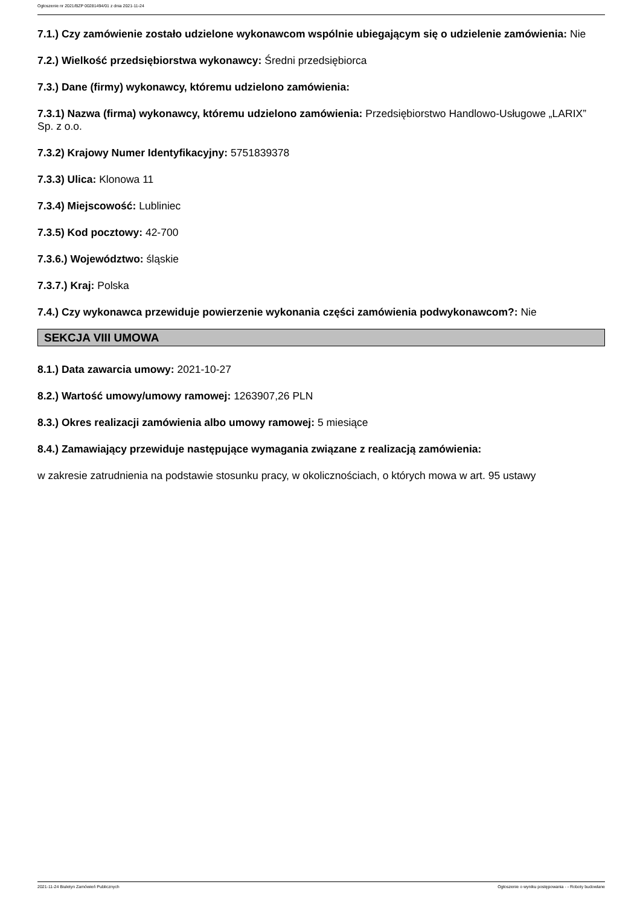Ogłoszenie nr 2021/BZP 00281494/01 z dnia 2021-11-24
7.1.) Czy zamówienie zostało udzielone wykonawcom wspólnie ubiegającym się o udzielenie zamówienia: Nie
7.2.) Wielkość przedsiębiorstwa wykonawcy: Średni przedsiębiorca
7.3.) Dane (firmy) wykonawcy, któremu udzielono zamówienia:
7.3.1) Nazwa (firma) wykonawcy, któremu udzielono zamówienia: Przedsiębiorstwo Handlowo-Usługowe „LARIX” Sp. z o.o.
7.3.2) Krajowy Numer Identyfikacyjny: 5751839378
7.3.3) Ulica: Klonowa 11
7.3.4) Miejscowość: Lubliniec
7.3.5) Kod pocztowy: 42-700
7.3.6.) Województwo: śląskie
7.3.7.) Kraj: Polska
7.4.) Czy wykonawca przewiduje powierzenie wykonania części zamówienia podwykonawcom?: Nie
SEKCJA VIII UMOWA
8.1.) Data zawarcia umowy: 2021-10-27
8.2.) Wartość umowy/umowy ramowej: 1263907,26 PLN
8.3.) Okres realizacji zamówienia albo umowy ramowej: 5 miesiące
8.4.) Zamawiający przewiduje następujące wymagania związane z realizacją zamówienia:
w zakresie zatrudnienia na podstawie stosunku pracy, w okolicznościach, o których mowa w art. 95 ustawy
2021-11-24 Biuletyn Zamówień Publicznych Ogłoszenie o wyniku postępowania - - Roboty budowlane